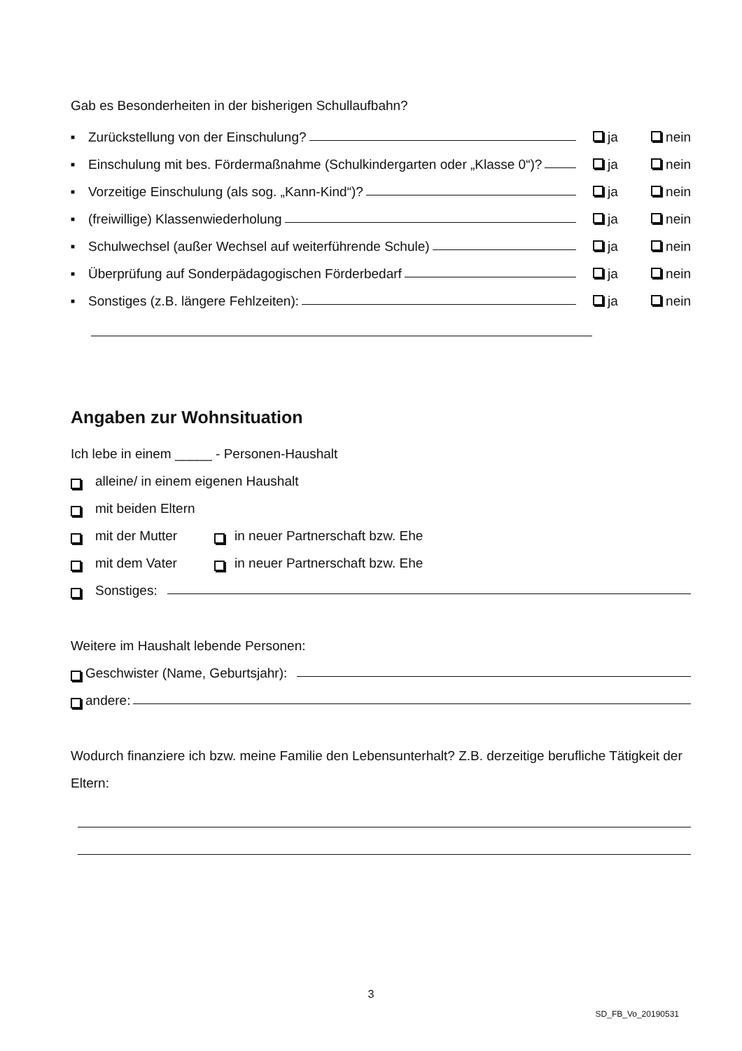Gab es Besonderheiten in der bisherigen Schullaufbahn?
■ Zurückstellung von der Einschulung? ja nein
■ Einschulung mit bes. Fördermaßnahme (Schulkindergarten oder „Klasse 0“)? ja nein
■ Vorzeitige Einschulung (als sog. „Kann-Kind“)? ja nein
■ (freiwillige) Klassenwiederholung ja nein
■ Schulwechsel (außer Wechsel auf weiterführende Schule) ja nein
■ Überprüfung auf Sonderpädagogischen Förderbedarf ja nein
■ Sonstiges (z.B. längere Fehlzeiten): ja nein
Angaben zur Wohnsituation
Ich lebe in einem _____ - Personen-Haushalt
alleine/ in einem eigenen Haushalt
mit beiden Eltern
mit der Mutter in neuer Partnerschaft bzw. Ehe
mit dem Vater in neuer Partnerschaft bzw. Ehe
Sonstiges:
Weitere im Haushalt lebende Personen:
Geschwister (Name, Geburtsjahr):
andere:
Wodurch finanziere ich bzw. meine Familie den Lebensunterhalt? Z.B. derzeitige berufliche Tätigkeit der Eltern:
3
SD_FB_Vo_20190531